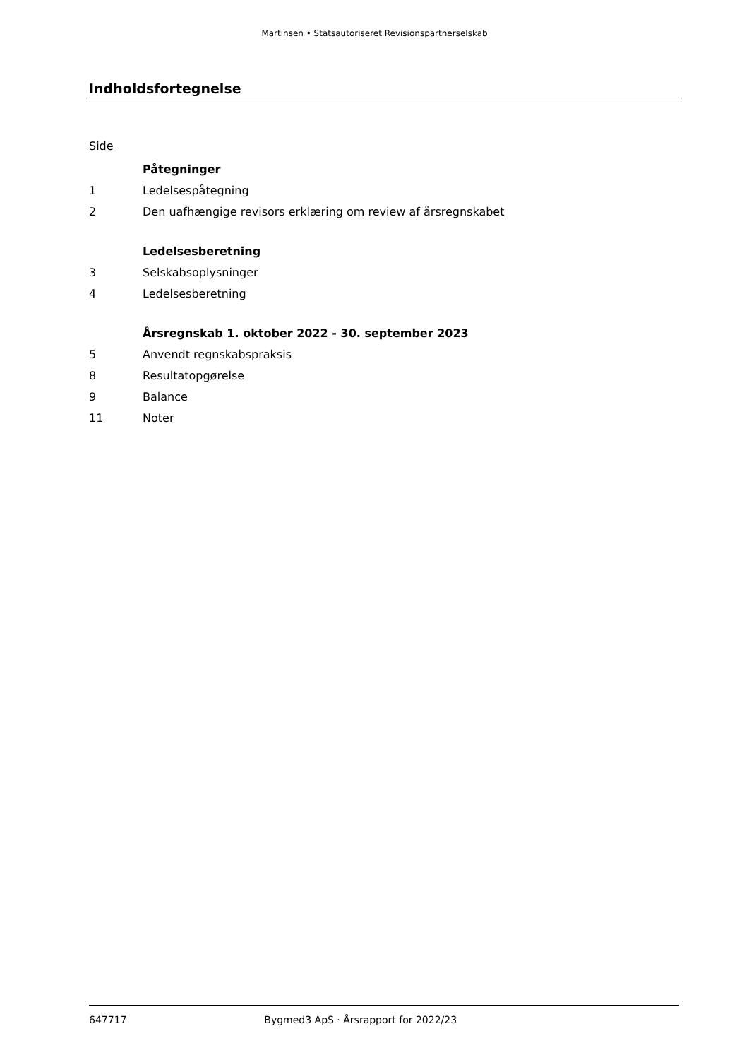Martinsen • Statsautoriseret Revisionspartnerselskab
Indholdsfortegnelse
Side
Påtegninger
1 Ledelsespåtegning
2 Den uafhængige revisors erklæring om review af årsregnskabet
Ledelsesberetning
3 Selskabsoplysninger
4 Ledelsesberetning
Årsregnskab 1. oktober 2022 - 30. september 2023
5 Anvendt regnskabspraksis
8 Resultatopgørelse
9 Balance
11 Noter
647717 Bygmed3 ApS · Årsrapport for 2022/23